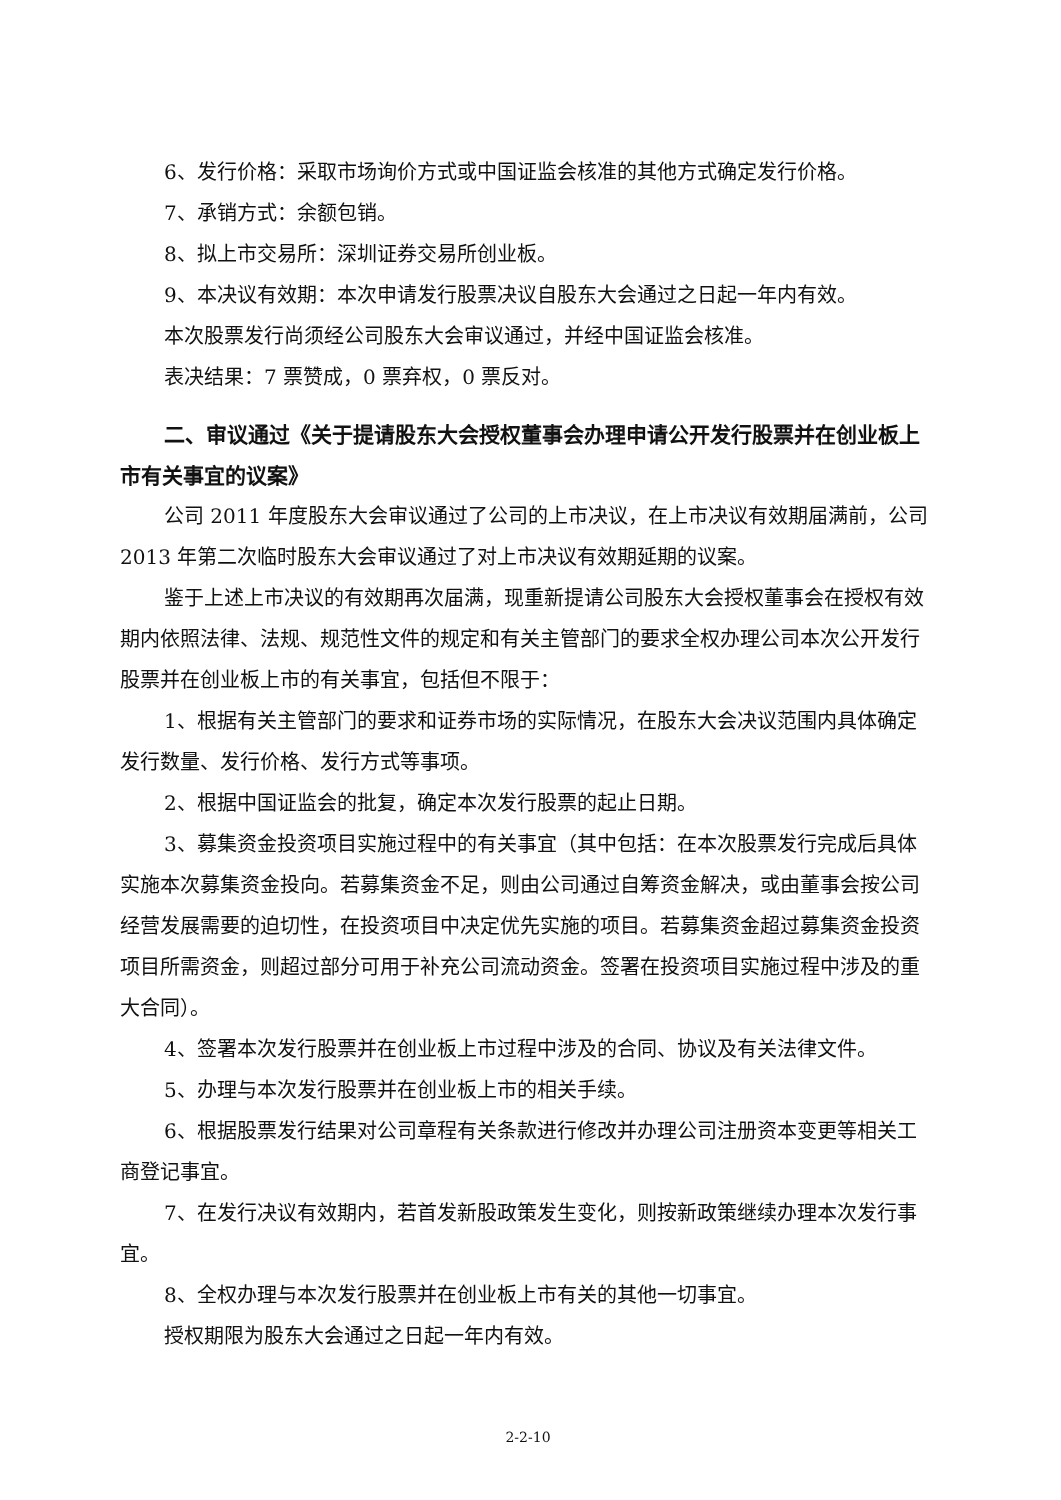6、发行价格：采取市场询价方式或中国证监会核准的其他方式确定发行价格。
7、承销方式：余额包销。
8、拟上市交易所：深圳证券交易所创业板。
9、本决议有效期：本次申请发行股票决议自股东大会通过之日起一年内有效。
本次股票发行尚须经公司股东大会审议通过，并经中国证监会核准。
表决结果：7 票赞成，0 票弃权，0 票反对。
二、审议通过《关于提请股东大会授权董事会办理申请公开发行股票并在创业板上市有关事宜的议案》
公司 2011 年度股东大会审议通过了公司的上市决议，在上市决议有效期届满前，公司 2013 年第二次临时股东大会审议通过了对上市决议有效期延期的议案。
鉴于上述上市决议的有效期再次届满，现重新提请公司股东大会授权董事会在授权有效期内依照法律、法规、规范性文件的规定和有关主管部门的要求全权办理公司本次公开发行股票并在创业板上市的有关事宜，包括但不限于：
1、根据有关主管部门的要求和证券市场的实际情况，在股东大会决议范围内具体确定发行数量、发行价格、发行方式等事项。
2、根据中国证监会的批复，确定本次发行股票的起止日期。
3、募集资金投资项目实施过程中的有关事宜（其中包括：在本次股票发行完成后具体实施本次募集资金投向。若募集资金不足，则由公司通过自筹资金解决，或由董事会按公司经营发展需要的迫切性，在投资项目中决定优先实施的项目。若募集资金超过募集资金投资项目所需资金，则超过部分可用于补充公司流动资金。签署在投资项目实施过程中涉及的重大合同）。
4、签署本次发行股票并在创业板上市过程中涉及的合同、协议及有关法律文件。
5、办理与本次发行股票并在创业板上市的相关手续。
6、根据股票发行结果对公司章程有关条款进行修改并办理公司注册资本变更等相关工商登记事宜。
7、在发行决议有效期内，若首发新股政策发生变化，则按新政策继续办理本次发行事宜。
8、全权办理与本次发行股票并在创业板上市有关的其他一切事宜。
授权期限为股东大会通过之日起一年内有效。
2-2-10